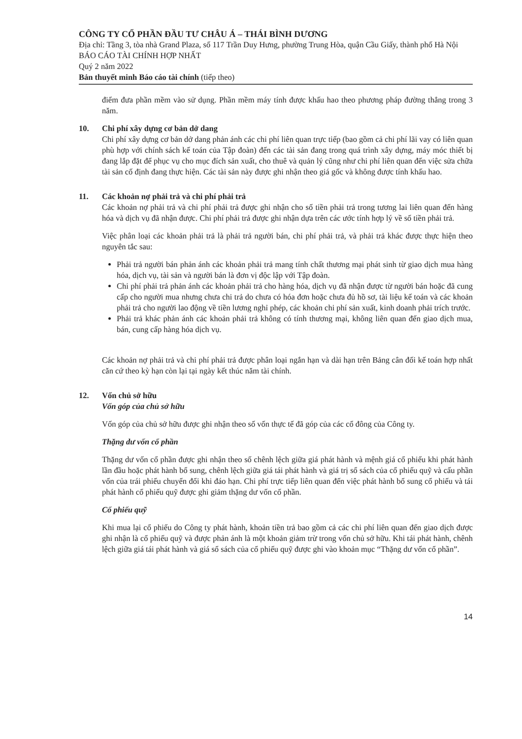CÔNG TY CỔ PHẦN ĐẦU TƯ CHÂU Á – THÁI BÌNH DƯƠNG
Địa chỉ: Tầng 3, tòa nhà Grand Plaza, số 117 Trần Duy Hưng, phường Trung Hòa, quận Cầu Giấy, thành phố Hà Nội
BÁO CÁO TÀI CHÍNH HỢP NHẤT
Quý 2 năm 2022
Bản thuyết minh Báo cáo tài chính (tiếp theo)
điểm đưa phần mềm vào sử dụng. Phần mềm máy tính được khấu hao theo phương pháp đường thẳng trong 3 năm.
10. Chi phí xây dựng cơ bản dở dang
Chi phí xây dựng cơ bản dở dang phản ánh các chi phí liên quan trực tiếp (bao gồm cả chi phí lãi vay có liên quan phù hợp với chính sách kế toán của Tập đoàn) đến các tài sản đang trong quá trình xây dựng, máy móc thiết bị đang lắp đặt để phục vụ cho mục đích sản xuất, cho thuê và quản lý cũng như chi phí liên quan đến việc sửa chữa tài sản cố định đang thực hiện. Các tài sản này được ghi nhận theo giá gốc và không được tính khấu hao.
11. Các khoản nợ phải trả và chi phí phải trả
Các khoản nợ phải trả và chi phí phải trả được ghi nhận cho số tiền phải trả trong tương lai liên quan đến hàng hóa và dịch vụ đã nhận được. Chi phí phải trả được ghi nhận dựa trên các ước tính hợp lý về số tiền phải trả.
Việc phân loại các khoản phải trả là phải trả người bán, chi phí phải trả, và phải trả khác được thực hiện theo nguyên tắc sau:
Phải trả người bán phản ánh các khoản phải trả mang tính chất thương mại phát sinh từ giao dịch mua hàng hóa, dịch vụ, tài sản và người bán là đơn vị độc lập với Tập đoàn.
Chi phí phải trả phản ánh các khoản phải trả cho hàng hóa, dịch vụ đã nhận được từ người bán hoặc đã cung cấp cho người mua nhưng chưa chi trả do chưa có hóa đơn hoặc chưa đủ hồ sơ, tài liệu kế toán và các khoản phải trả cho người lao động về tiền lương nghỉ phép, các khoản chi phí sản xuất, kinh doanh phải trích trước.
Phải trả khác phản ánh các khoản phải trả không có tính thương mại, không liên quan đến giao dịch mua, bán, cung cấp hàng hóa dịch vụ.
Các khoản nợ phải trả và chi phí phải trả được phân loại ngắn hạn và dài hạn trên Bảng cân đối kế toán hợp nhất căn cứ theo kỳ hạn còn lại tại ngày kết thúc năm tài chính.
12. Vốn chủ sở hữu
Vốn góp của chủ sở hữu
Vốn góp của chủ sở hữu được ghi nhận theo số vốn thực tế đã góp của các cổ đông của Công ty.
Thặng dư vốn cổ phần
Thặng dư vốn cổ phần được ghi nhận theo số chênh lệch giữa giá phát hành và mệnh giá cổ phiếu khi phát hành lần đầu hoặc phát hành bổ sung, chênh lệch giữa giá tái phát hành và giá trị sổ sách của cổ phiếu quỹ và cấu phần vốn của trái phiếu chuyển đổi khi đáo hạn. Chi phí trực tiếp liên quan đến việc phát hành bổ sung cổ phiếu và tái phát hành cổ phiếu quỹ được ghi giảm thặng dư vốn cổ phần.
Cổ phiếu quỹ
Khi mua lại cổ phiếu do Công ty phát hành, khoản tiền trả bao gồm cả các chi phí liên quan đến giao dịch được ghi nhận là cổ phiếu quỹ và được phản ánh là một khoản giảm trừ trong vốn chủ sở hữu. Khi tái phát hành, chênh lệch giữa giá tái phát hành và giá sổ sách của cổ phiếu quỹ được ghi vào khoản mục “Thặng dư vốn cổ phần”.
14